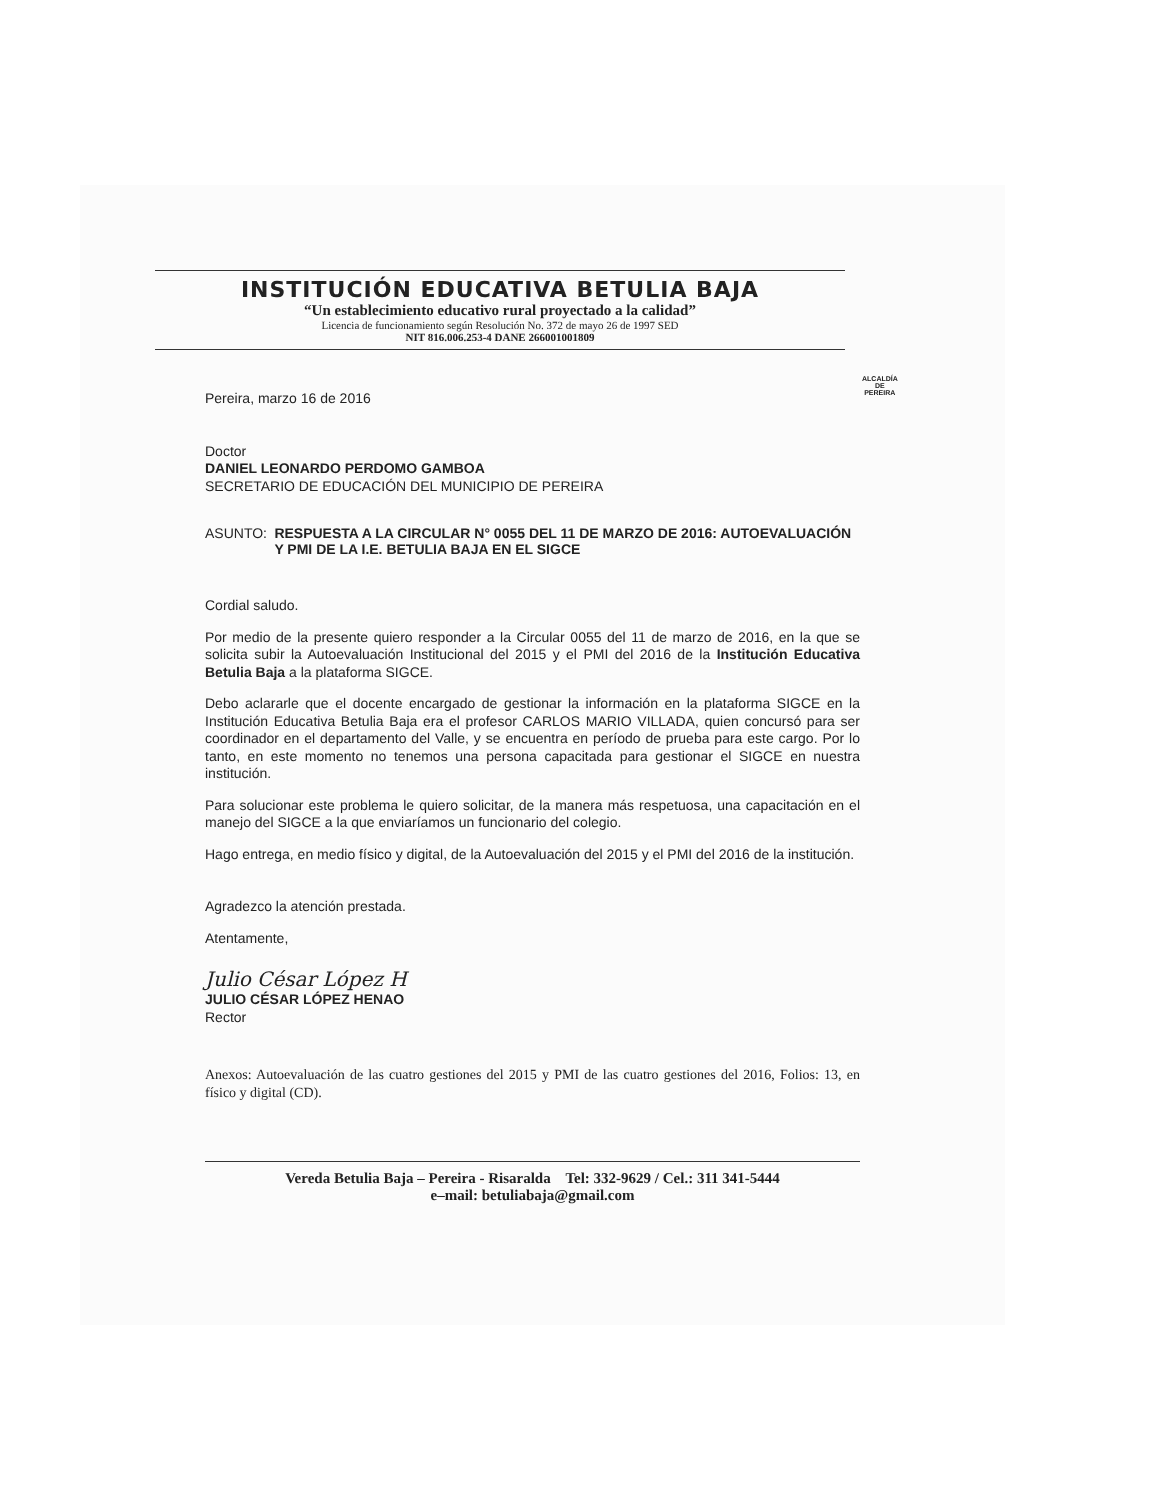INSTITUCIÓN EDUCATIVA BETULIA BAJA
“Un establecimiento educativo rural proyectado a la calidad”
Licencia de funcionamiento según Resolución No. 372 de mayo 26 de 1997 SED
NIT 816.006.253-4 DANE 266001001809
ALCALDÍA DE
PEREIRA
Pereira, marzo 16 de 2016
Doctor
DANIEL LEONARDO PERDOMO GAMBOA
SECRETARIO DE EDUCACIÓN DEL MUNICIPIO DE PEREIRA
ASUNTO: RESPUESTA A LA CIRCULAR N° 0055 DEL 11 DE MARZO DE 2016: AUTOEVALUACIÓN Y PMI DE LA I.E. BETULIA BAJA EN EL SIGCE
Cordial saludo.
Por medio de la presente quiero responder a la Circular 0055 del 11 de marzo de 2016, en la que se solicita subir la Autoevaluación Institucional del 2015 y el PMI del 2016 de la Institución Educativa Betulia Baja a la plataforma SIGCE.
Debo aclararle que el docente encargado de gestionar la información en la plataforma SIGCE en la Institución Educativa Betulia Baja era el profesor CARLOS MARIO VILLADA, quien concursó para ser coordinador en el departamento del Valle, y se encuentra en período de prueba para este cargo. Por lo tanto, en este momento no tenemos una persona capacitada para gestionar el SIGCE en nuestra institución.
Para solucionar este problema le quiero solicitar, de la manera más respetuosa, una capacitación en el manejo del SIGCE a la que enviaríamos un funcionario del colegio.
Hago entrega, en medio físico y digital, de la Autoevaluación del 2015 y el PMI del 2016 de la institución.
Agradezco la atención prestada.
Atentamente,
Julio César López H
JULIO CÉSAR LÓPEZ HENAO
Rector
Anexos: Autoevaluación de las cuatro gestiones del 2015 y PMI de las cuatro gestiones del 2016, Folios: 13, en físico y digital (CD).
Vereda Betulia Baja – Pereira - Risaralda Tel: 332-9629 / Cel.: 311 341-5444
e–mail: betuliabaja@gmail.com